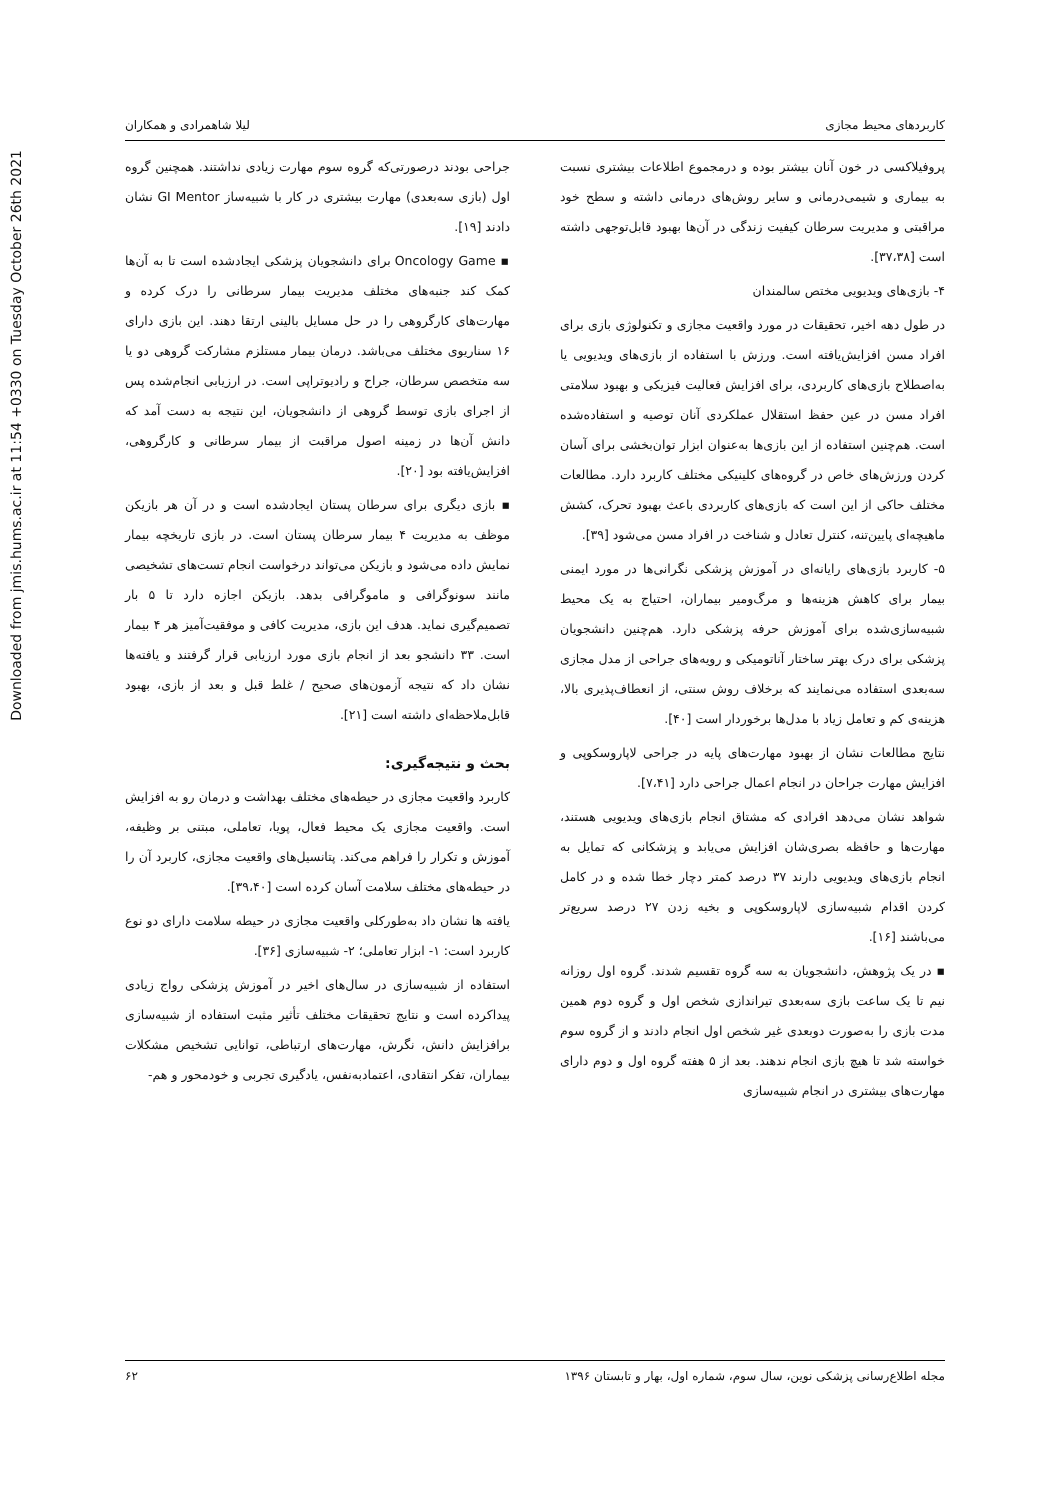Downloaded from jmis.hums.ac.ir at 11:54 +0330 on Tuesday October 26th 2021
کاربردهای محیط مجازی لیلا شاهمرادی و همکاران
پروفیلاکسی در خون آنان بیشتر بوده و درمجموع اطلاعات بیشتری نسبت به بیماری و شیمی‌درمانی و سایر روش‌های درمانی داشته و سطح خود مراقبتی و مدیریت سرطان کیفیت زندگی در آن‌ها بهبود قابل‌توجهی داشته است [۳۷،۳۸].
۴- بازی‌های ویدیویی مختص سالمندان
در طول دهه اخیر، تحقیقات در مورد واقعیت مجازی و تکنولوژی بازی برای افراد مسن افزایش‌یافته است. ورزش با استفاده از بازی‌های ویدیویی یا به‌اصطلاح بازی‌های کاربردی، برای افزایش فعالیت فیزیکی و بهبود سلامتی افراد مسن در عین حفظ استقلال عملکردی آنان توصیه و استفاده‌شده است. هم‌چنین استفاده از این بازی‌ها به‌عنوان ابزار توان‌بخشی برای آسان کردن ورزش‌های خاص در گروه‌های کلینیکی مختلف کاربرد دارد. مطالعات مختلف حاکی از این است که بازی‌های کاربردی باعث بهبود تحرک، کشش ماهیچه‌ای پایین‌تنه، کنترل تعادل و شناخت در افراد مسن می‌شود [۳۹].
۵- کاربرد بازی‌های رایانه‌ای در آموزش پزشکی نگرانی‌ها در مورد ایمنی بیمار برای کاهش هزینه‌ها و مرگ‌ومیر بیماران، احتیاج به یک محیط شبیه‌سازی‌شده برای آموزش حرفه پزشکی دارد. هم‌چنین دانشجویان پزشکی برای درک بهتر ساختار آناتومیکی و رویه‌های جراحی از مدل مجازی سه‌بعدی استفاده می‌نمایند که برخلاف روش سنتی، از انعطاف‌پذیری بالا، هزینه‌ی کم و تعامل زیاد با مدل‌ها برخوردار است [۴۰].
نتایج مطالعات نشان از بهبود مهارت‌های پایه در جراحی لاپاروسکوپی و افزایش مهارت جراحان در انجام اعمال جراحی دارد [۷،۴۱].
شواهد نشان می‌دهد افرادی که مشتاق انجام بازی‌های ویدیویی هستند، مهارت‌ها و حافظه بصری‌شان افزایش می‌یابد و پزشکانی که تمایل به انجام بازی‌های ویدیویی دارند ۳۷ درصد کمتر دچار خطا شده و در کامل کردن اقدام شبیه‌سازی لاپاروسکوپی و بخیه زدن ۲۷ درصد سریع‌تر می‌باشند [۱۶].
▪ در یک پژوهش، دانشجویان به سه گروه تقسیم شدند. گروه اول روزانه نیم تا یک ساعت بازی سه‌بعدی تیراندازی شخص اول و گروه دوم همین مدت بازی را به‌صورت دوبعدی غیر شخص اول انجام دادند و از گروه سوم خواسته شد تا هیچ بازی انجام ندهند. بعد از ۵ هفته گروه اول و دوم دارای مهارت‌های بیشتری در انجام شبیه‌سازی
جراحی بودند درصورتی‌که گروه سوم مهارت زیادی نداشتند. همچنین گروه اول (بازی سه‌بعدی) مهارت بیشتری در کار با شبیه‌ساز GI Mentor نشان دادند [۱۹].
▪ Oncology Game برای دانشجویان پزشکی ایجادشده است تا به آن‌ها کمک کند جنبه‌های مختلف مدیریت بیمار سرطانی را درک کرده و مهارت‌های کارگروهی را در حل مسایل بالینی ارتقا دهند. این بازی دارای ۱۶ سناریوی مختلف می‌باشد. درمان بیمار مستلزم مشارکت گروهی دو یا سه متخصص سرطان، جراح و رادیوتراپی است. در ارزیابی انجام‌شده پس از اجرای بازی توسط گروهی از دانشجویان، این نتیجه به دست آمد که دانش آن‌ها در زمینه اصول مراقبت از بیمار سرطانی و کارگروهی، افزایش‌یافته بود [۲۰].
▪ بازی دیگری برای سرطان پستان ایجادشده است و در آن هر بازیکن موظف به مدیریت ۴ بیمار سرطان پستان است. در بازی تاریخچه بیمار نمایش داده می‌شود و بازیکن می‌تواند درخواست انجام تست‌های تشخیصی مانند سونوگرافی و ماموگرافی بدهد. بازیکن اجازه دارد تا ۵ بار تصمیم‌گیری نماید. هدف این بازی، مدیریت کافی و موفقیت‌آمیز هر ۴ بیمار است. ۳۳ دانشجو بعد از انجام بازی مورد ارزیابی قرار گرفتند و یافته‌ها نشان داد که نتیجه آزمون‌های صحیح / غلط قبل و بعد از بازی، بهبود قابل‌ملاحظه‌ای داشته است [۲۱].
بحث و نتیجه‌گیری:
کاربرد واقعیت مجازی در حیطه‌های مختلف بهداشت و درمان رو به افزایش است. واقعیت مجازی یک محیط فعال، پویا، تعاملی، مبتنی بر وظیفه، آموزش و تکرار را فراهم می‌کند. پتانسیل‌های واقعیت مجازی، کاربرد آن را در حیطه‌های مختلف سلامت آسان کرده است [۳۹،۴۰].
یافته ها نشان داد به‌طورکلی واقعیت مجازی در حیطه سلامت دارای دو نوع کاربرد است: ۱- ابزار تعاملی؛ ۲- شبیه‌سازی [۳۶].
استفاده از شبیه‌سازی در سال‌های اخیر در آموزش پزشکی رواج زیادی پیداکرده است و نتایج تحقیقات مختلف تأثیر مثبت استفاده از شبیه‌سازی برافزایش دانش، نگرش، مهارت‌های ارتباطی، توانایی تشخیص مشکلات بیماران، تفکر انتقادی، اعتمادبه‌نفس، یادگیری تجربی و خودمحور و هم-
مجله اطلاع‌رسانی پزشکی نوین، سال سوم، شماره اول، بهار و تابستان ۱۳۹۶ ۶۲